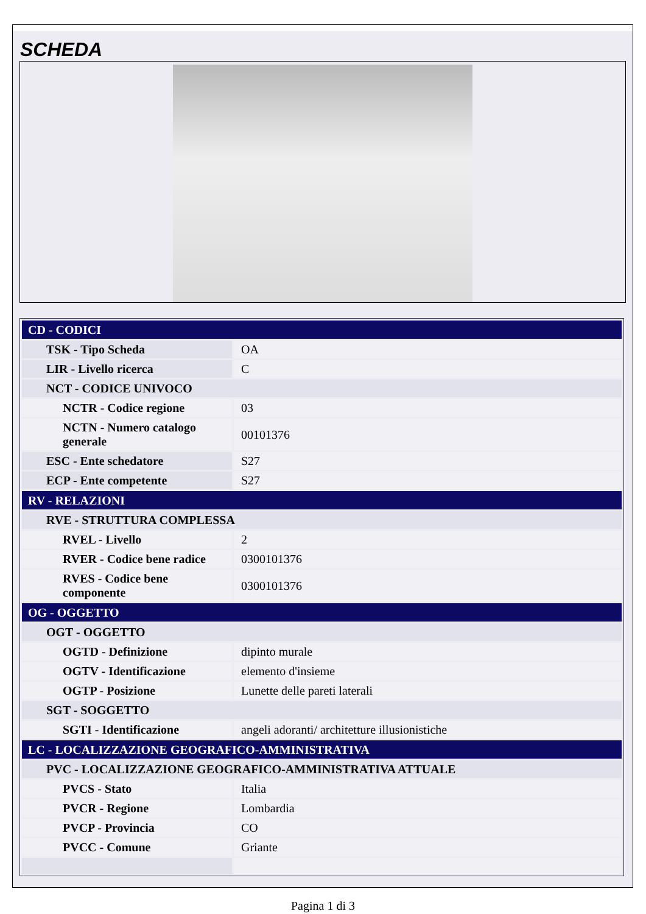SCHEDA
| CD - CODICI | |
| TSK - Tipo Scheda | OA |
| LIR - Livello ricerca | C |
| NCT - CODICE UNIVOCO | |
| NCTR - Codice regione | 03 |
| NCTN - Numero catalogo generale | 00101376 |
| ESC - Ente schedatore | S27 |
| ECP - Ente competente | S27 |
| RV - RELAZIONI | |
| RVE - STRUTTURA COMPLESSA | |
| RVEL - Livello | 2 |
| RVER - Codice bene radice | 0300101376 |
| RVES - Codice bene componente | 0300101376 |
| OG - OGGETTO | |
| OGT - OGGETTO | |
| OGTD - Definizione | dipinto murale |
| OGTV - Identificazione | elemento d'insieme |
| OGTP - Posizione | Lunette delle pareti laterali |
| SGT - SOGGETTO | |
| SGTI - Identificazione | angeli adoranti/ architetture illusionistiche |
| LC - LOCALIZZAZIONE GEOGRAFICO-AMMINISTRATIVA | |
| PVC - LOCALIZZAZIONE GEOGRAFICO-AMMINISTRATIVA ATTUALE | |
| PVCS - Stato | Italia |
| PVCR - Regione | Lombardia |
| PVCP - Provincia | CO |
| PVCC - Comune | Griante |
Pagina 1 di 3